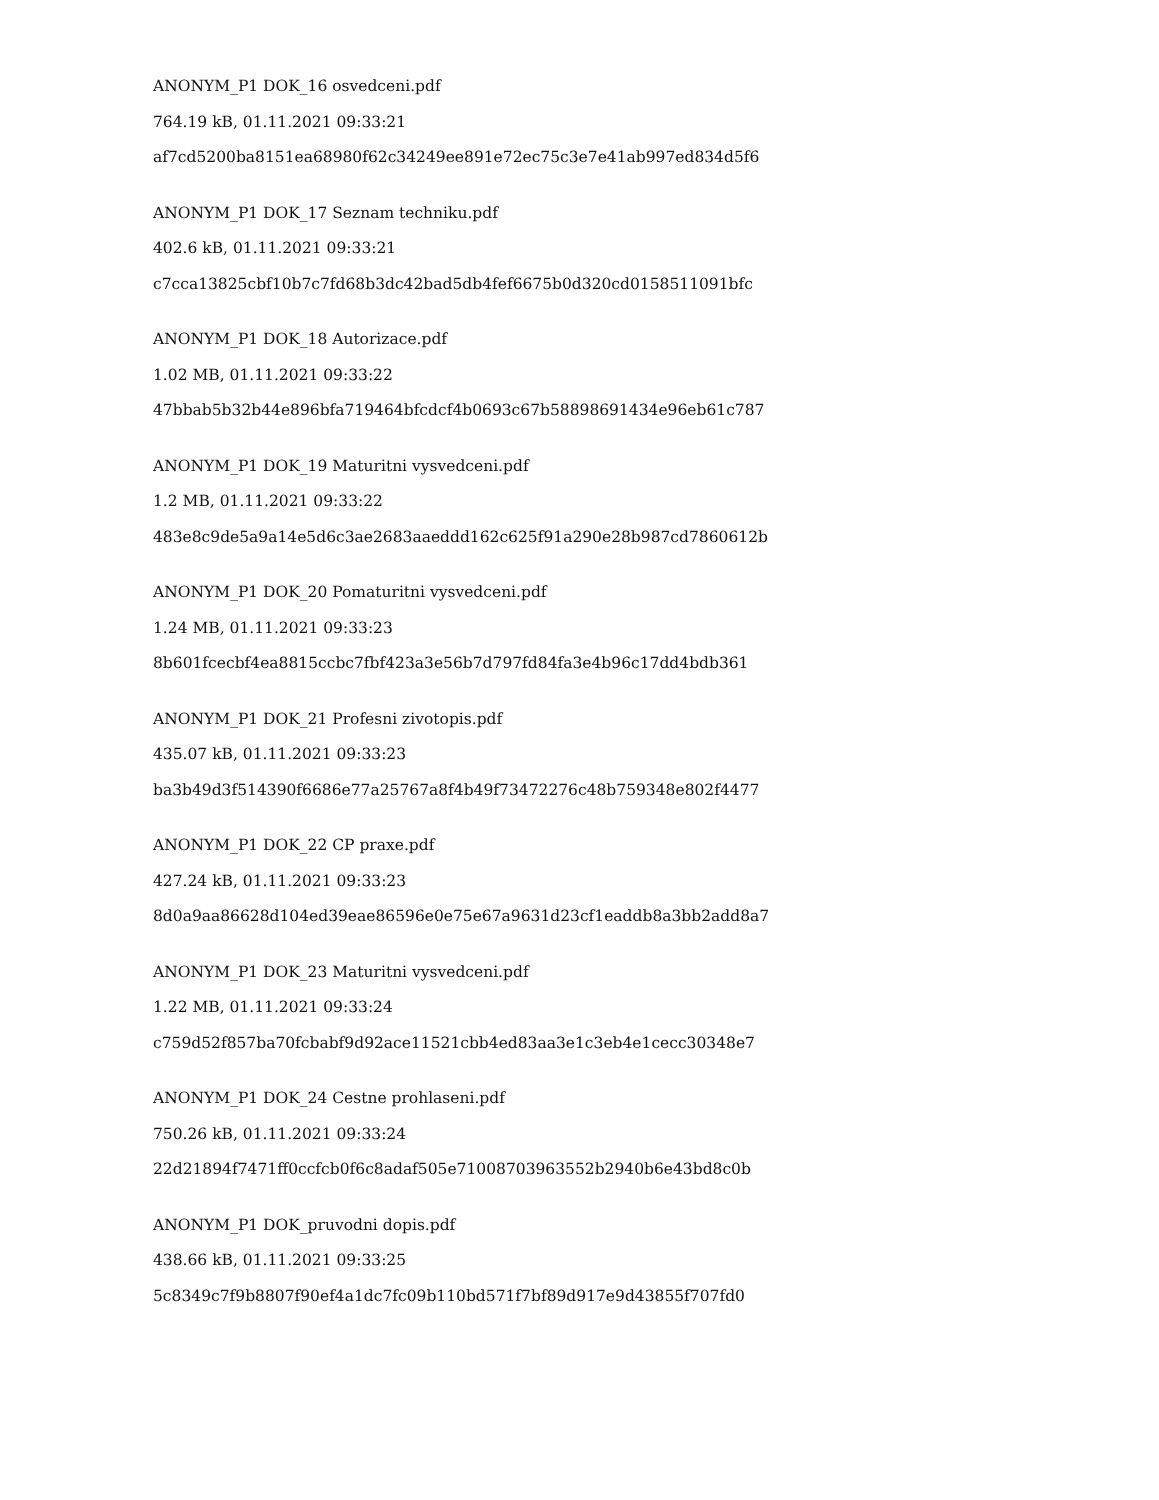ANONYM_P1 DOK_16 osvedceni.pdf
764.19 kB, 01.11.2021 09:33:21
af7cd5200ba8151ea68980f62c34249ee891e72ec75c3e7e41ab997ed834d5f6
ANONYM_P1 DOK_17 Seznam techniku.pdf
402.6 kB, 01.11.2021 09:33:21
c7cca13825cbf10b7c7fd68b3dc42bad5db4fef6675b0d320cd0158511091bfc
ANONYM_P1 DOK_18 Autorizace.pdf
1.02 MB, 01.11.2021 09:33:22
47bbab5b32b44e896bfa719464bfcdcf4b0693c67b58898691434e96eb61c787
ANONYM_P1 DOK_19 Maturitni vysvedceni.pdf
1.2 MB, 01.11.2021 09:33:22
483e8c9de5a9a14e5d6c3ae2683aaeddd162c625f91a290e28b987cd7860612b
ANONYM_P1 DOK_20 Pomaturitni vysvedceni.pdf
1.24 MB, 01.11.2021 09:33:23
8b601fcecbf4ea8815ccbc7fbf423a3e56b7d797fd84fa3e4b96c17dd4bdb361
ANONYM_P1 DOK_21 Profesni zivotopis.pdf
435.07 kB, 01.11.2021 09:33:23
ba3b49d3f514390f6686e77a25767a8f4b49f73472276c48b759348e802f4477
ANONYM_P1 DOK_22 CP praxe.pdf
427.24 kB, 01.11.2021 09:33:23
8d0a9aa86628d104ed39eae86596e0e75e67a9631d23cf1eaddb8a3bb2add8a7
ANONYM_P1 DOK_23 Maturitni vysvedceni.pdf
1.22 MB, 01.11.2021 09:33:24
c759d52f857ba70fcbabf9d92ace11521cbb4ed83aa3e1c3eb4e1cecc30348e7
ANONYM_P1 DOK_24 Cestne prohlaseni.pdf
750.26 kB, 01.11.2021 09:33:24
22d21894f7471ff0ccfcb0f6c8adaf505e71008703963552b2940b6e43bd8c0b
ANONYM_P1 DOK_pruvodni dopis.pdf
438.66 kB, 01.11.2021 09:33:25
5c8349c7f9b8807f90ef4a1dc7fc09b110bd571f7bf89d917e9d43855f707fd0